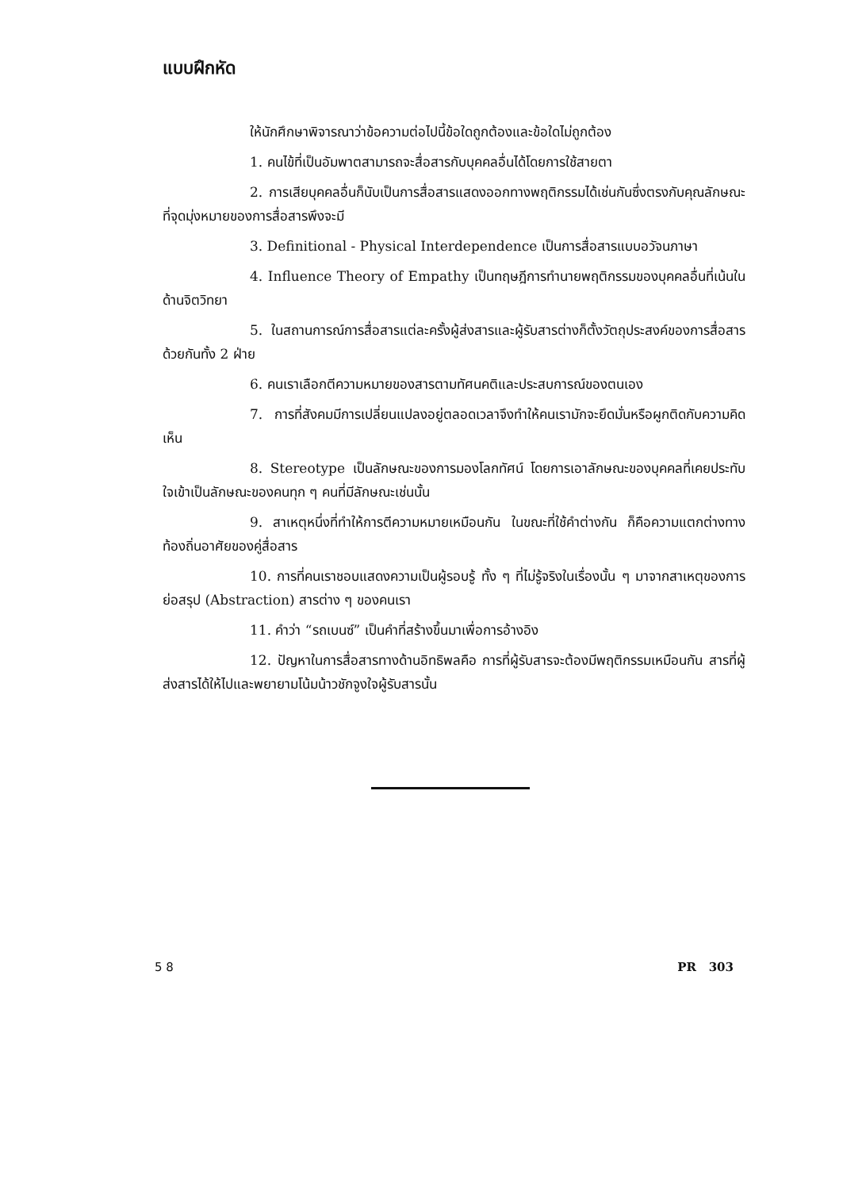แบบฝึกหัด
ให้นักศึกษาพิจารณาว่าข้อความต่อไปนี้ข้อใดถูกต้องและข้อใดไม่ถูกต้อง
1. คนไข้ที่เป็นอัมพาตสามารถจะสื่อสารกับบุคคลอื่นได้โดยการใช้สายตา
2. การเสียบุคคลอื่นก็นับเป็นการสื่อสารแสดงออกทางพฤติกรรมได้เช่นกันซึ่งตรงกับคุณลักษณะที่จุดมุ่งหมายของการสื่อสารพึงจะมี
3. Definitional - Physical Interdependence เป็นการสื่อสารแบบอวัจนภาษา
4. Influence Theory of Empathy เป็นทฤษฎีการทำนายพฤติกรรมของบุคคลอื่นที่เน้นในด้านจิตวิทยา
5. ในสถานการณ์การสื่อสารแต่ละครั้งผู้ส่งสารและผู้รับสารต่างก็ตั้งวัตถุประสงค์ของการสื่อสารด้วยกันทั้ง 2 ฝ่าย
6. คนเราเลือกตีความหมายของสารตามทัศนคติและประสบการณ์ของตนเอง
7. การที่สังคมมีการเปลี่ยนแปลงอยู่ตลอดเวลาจึงทำให้คนเรามักจะยึดมั่นหรือผูกติดกับความคิดเห็น
8. Stereotype เป็นลักษณะของการมองโลกทัศน์ โดยการเอาลักษณะของบุคคลที่เคยประทับใจเข้าเป็นลักษณะของคนทุก ๆ คนที่มีลักษณะเช่นนั้น
9. สาเหตุหนึ่งที่ทำให้การตีความหมายเหมือนกัน ในขณะที่ใช้คำต่างกัน ก็คือความแตกต่างทางท้องถิ่นอาศัยของคู่สื่อสาร
10. การที่คนเราชอบแสดงความเป็นผู้รอบรู้ ทั้ง ๆ ที่ไม่รู้จริงในเรื่องนั้น ๆ มาจากสาเหตุของการย่อสรุป (Abstraction) สารต่าง ๆ ของคนเรา
11. คำว่า “รถเบนซ์” เป็นคำที่สร้างขึ้นมาเพื่อการอ้างอิง
12. ปัญหาในการสื่อสารทางด้านอิทธิพลคือ การที่ผู้รับสารจะต้องมีพฤติกรรมเหมือนกัน สารที่ผู้ส่งสารได้ให้ไปและพยายามโน้มน้าวชักจูงใจผู้รับสารนั้น
5 8 PR 303